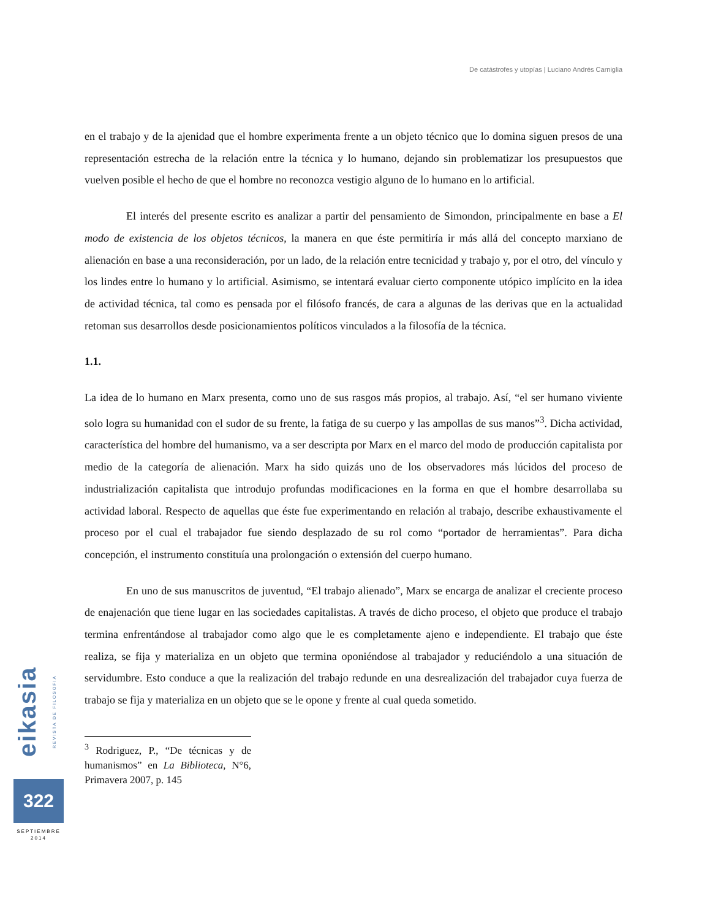De catástrofes y utopías | Luciano Andrés Carniglia
en el trabajo y de la ajenidad que el hombre experimenta frente a un objeto técnico que lo domina siguen presos de una representación estrecha de la relación entre la técnica y lo humano, dejando sin problematizar los presupuestos que vuelven posible el hecho de que el hombre no reconozca vestigio alguno de lo humano en lo artificial.
El interés del presente escrito es analizar a partir del pensamiento de Simondon, principalmente en base a El modo de existencia de los objetos técnicos, la manera en que éste permitiría ir más allá del concepto marxiano de alienación en base a una reconsideración, por un lado, de la relación entre tecnicidad y trabajo y, por el otro, del vínculo y los lindes entre lo humano y lo artificial. Asimismo, se intentará evaluar cierto componente utópico implícito en la idea de actividad técnica, tal como es pensada por el filósofo francés, de cara a algunas de las derivas que en la actualidad retoman sus desarrollos desde posicionamientos políticos vinculados a la filosofía de la técnica.
1.1.
La idea de lo humano en Marx presenta, como uno de sus rasgos más propios, al trabajo. Así, “el ser humano viviente solo logra su humanidad con el sudor de su frente, la fatiga de su cuerpo y las ampollas de sus manos”<sup>3</sup>. Dicha actividad, característica del hombre del humanismo, va a ser descripta por Marx en el marco del modo de producción capitalista por medio de la categoría de alienación. Marx ha sido quizás uno de los observadores más lúcidos del proceso de industrialización capitalista que introdujo profundas modificaciones en la forma en que el hombre desarrollaba su actividad laboral. Respecto de aquellas que éste fue experimentando en relación al trabajo, describe exhaustivamente el proceso por el cual el trabajador fue siendo desplazado de su rol como “portador de herramientas”. Para dicha concepción, el instrumento constituía una prolongación o extensión del cuerpo humano.
En uno de sus manuscritos de juventud, “El trabajo alienado”, Marx se encarga de analizar el creciente proceso de enajenación que tiene lugar en las sociedades capitalistas. A través de dicho proceso, el objeto que produce el trabajo termina enfrentándose al trabajador como algo que le es completamente ajeno e independiente. El trabajo que éste realiza, se fija y materializa en un objeto que termina oponiéndose al trabajador y reduciéndolo a una situación de servidumbre. Esto conduce a que la realización del trabajo redunde en una desrealización del trabajador cuya fuerza de trabajo se fija y materializa en un objeto que se le opone y frente al cual queda sometido.
<sup>3</sup> Rodriguez, P., “De técnicas y de humanismos” en La Biblioteca, N°6, Primavera 2007, p. 145
eikasia REVISTA DE FILOSOFIA
322
SEPTIEMBRE
2014